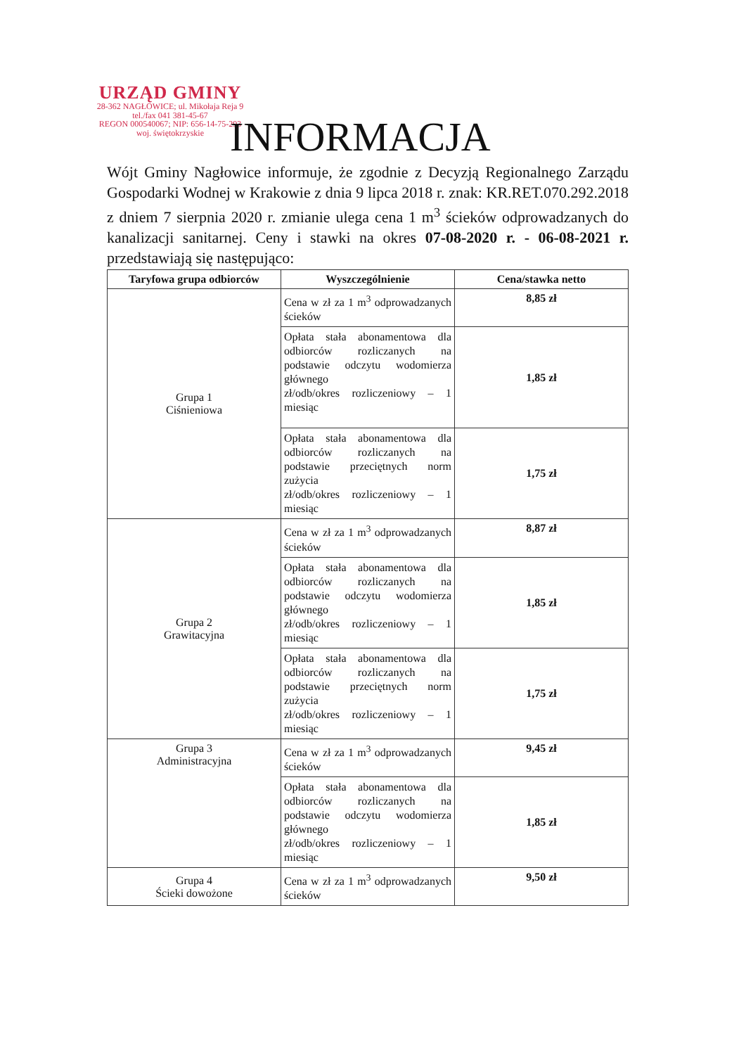URZĄD GMINY
28-362 NAGŁOWICE; ul. Mikołaja Reja 9
tel./fax 041 381-45-67
REGON 000540067; NIP: 656-14-75-293
woj. świętokrzyskie
INFORMACJA
Wójt Gminy Nagłowice informuje, że zgodnie z Decyzją Regionalnego Zarządu Gospodarki Wodnej w Krakowie z dnia 9 lipca 2018 r. znak: KR.RET.070.292.2018 z dniem 7 sierpnia 2020 r. zmianie ulega cena 1 m<sup>3</sup> ścieków odprowadzanych do kanalizacji sanitarnej. Ceny i stawki na okres 07-08-2020 r. - 06-08-2021 r. przedstawiają się następująco:
| Taryfowa grupa odbiorców | Wyszczególnienie | Cena/stawka netto |
| --- | --- | --- |
| Grupa 1 Ciśnieniowa | Cena w zł za 1 m<sup>3</sup> odprowadzanych ścieków | 8,85 zł |
| | Opłata stała abonamentowa dla odbiorców rozliczanych na podstawie odczytu wodomierza głównego zł/odb/okres rozliczeniowy – 1 miesiąc | 1,85 zł |
| | Opłata stała abonamentowa dla odbiorców rozliczanych na podstawie przeciętnych norm zużycia zł/odb/okres rozliczeniowy – 1 miesiąc | 1,75 zł |
| Grupa 2 Grawitacyjna | Cena w zł za 1 m<sup>3</sup> odprowadzanych ścieków | 8,87 zł |
| | Opłata stała abonamentowa dla odbiorców rozliczanych na podstawie odczytu wodomierza głównego zł/odb/okres rozliczeniowy – 1 miesiąc | 1,85 zł |
| | Opłata stała abonamentowa dla odbiorców rozliczanych na podstawie przeciętnych norm zużycia zł/odb/okres rozliczeniowy – 1 miesiąc | 1,75 zł |
| Grupa 3 Administracyjna | Cena w zł za 1 m<sup>3</sup> odprowadzanych ścieków | 9,45 zł |
| | Opłata stała abonamentowa dla odbiorców rozliczanych na podstawie odczytu wodomierza głównego zł/odb/okres rozliczeniowy – 1 miesiąc | 1,85 zł |
| Grupa 4 Ścieki dowożone | Cena w zł za 1 m<sup>3</sup> odprowadzanych ścieków | 9,50 zł |